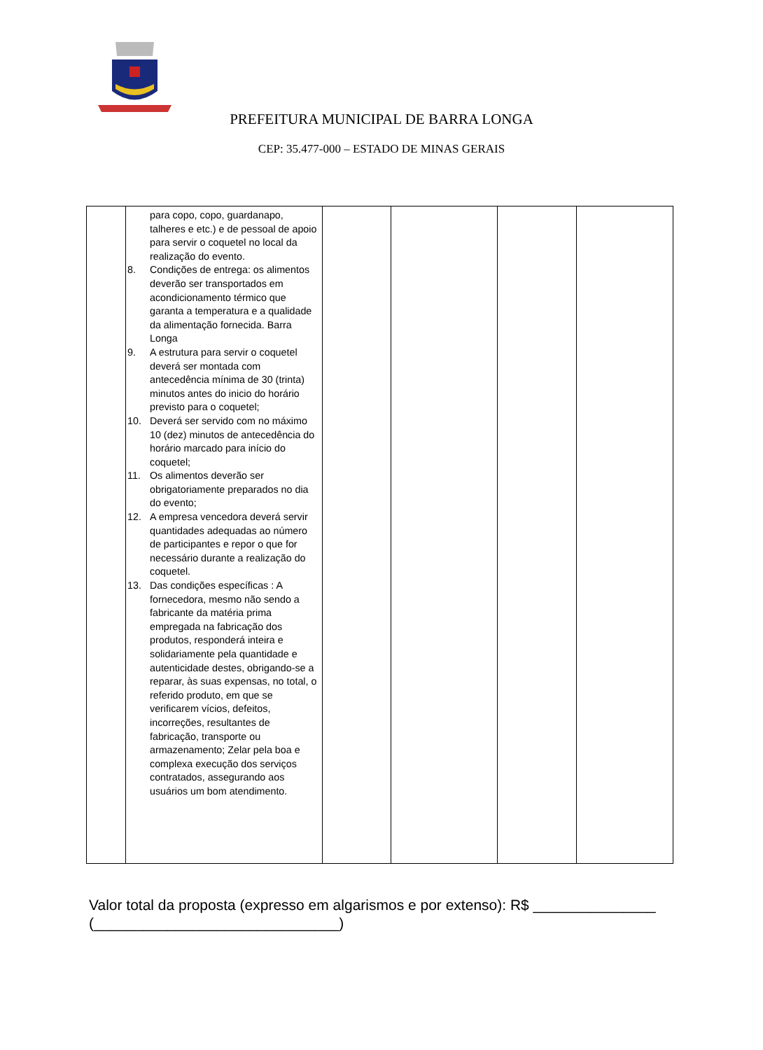PREFEITURA MUNICIPAL DE BARRA LONGA
CEP: 35.477-000 – ESTADO DE MINAS GERAIS
| | para copo, copo, guardanapo, talheres e etc.) e de pessoal de apoio para servir o coquetel no local da realização do evento. 8. Condições de entrega: os alimentos deverão ser transportados em acondicionamento térmico que garanta a temperatura e a qualidade da alimentação fornecida. Barra Longa 9. A estrutura para servir o coquetel deverá ser montada com antecedência mínima de 30 (trinta) minutos antes do inicio do horário previsto para o coquetel; 10. Deverá ser servido com no máximo 10 (dez) minutos de antecedência do horário marcado para início do coquetel; 11. Os alimentos deverão ser obrigatoriamente preparados no dia do evento; 12. A empresa vencedora deverá servir quantidades adequadas ao número de participantes e repor o que for necessário durante a realização do coquetel. 13. Das condições específicas : A fornecedora, mesmo não sendo a fabricante da matéria prima empregada na fabricação dos produtos, responderá inteira e solidariamente pela quantidade e autenticidade destes, obrigando-se a reparar, às suas expensas, no total, o referido produto, em que se verificarem vícios, defeitos, incorreções, resultantes de fabricação, transporte ou armazenamento; Zelar pela boa e complexa execução dos serviços contratados, assegurando aos usuários um bom atendimento. | | | | |
Valor total da proposta (expresso em algarismos e por extenso): R$ _______________ (______________________________)